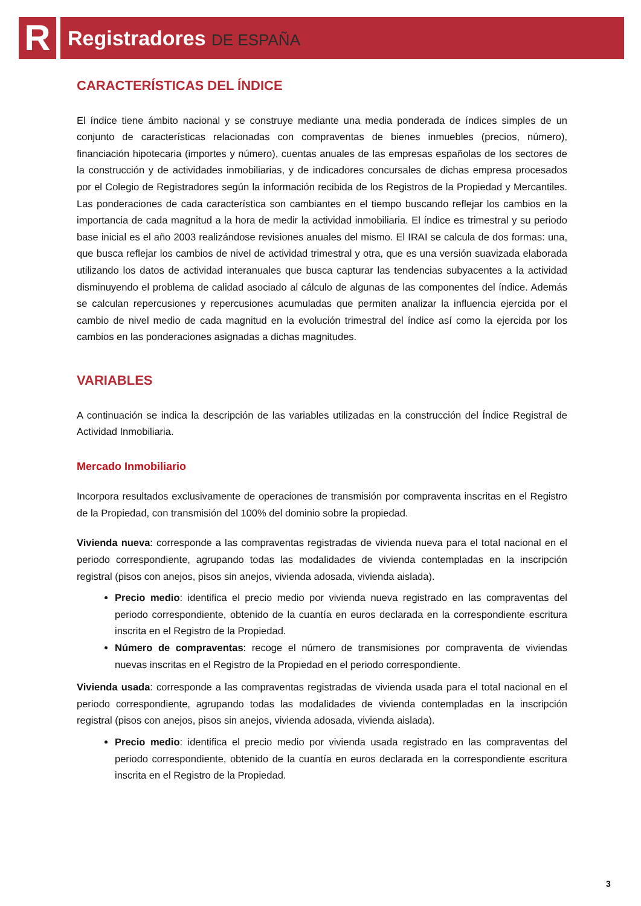R
Registradores DE ESPAÑA
CARACTERÍSTICAS DEL ÍNDICE
El índice tiene ámbito nacional y se construye mediante una media ponderada de índices simples de un conjunto de características relacionadas con compraventas de bienes inmuebles (precios, número), financiación hipotecaria (importes y número), cuentas anuales de las empresas españolas de los sectores de la construcción y de actividades inmobiliarias, y de indicadores concursales de dichas empresa procesados por el Colegio de Registradores según la información recibida de los Registros de la Propiedad y Mercantiles. Las ponderaciones de cada característica son cambiantes en el tiempo buscando reflejar los cambios en la importancia de cada magnitud a la hora de medir la actividad inmobiliaria. El índice es trimestral y su periodo base inicial es el año 2003 realizándose revisiones anuales del mismo. El IRAI se calcula de dos formas: una, que busca reflejar los cambios de nivel de actividad trimestral y otra, que es una versión suavizada elaborada utilizando los datos de actividad interanuales que busca capturar las tendencias subyacentes a la actividad disminuyendo el problema de calidad asociado al cálculo de algunas de las componentes del índice. Además se calculan repercusiones y repercusiones acumuladas que permiten analizar la influencia ejercida por el cambio de nivel medio de cada magnitud en la evolución trimestral del índice así como la ejercida por los cambios en las ponderaciones asignadas a dichas magnitudes.
VARIABLES
A continuación se indica la descripción de las variables utilizadas en la construcción del Índice Registral de Actividad Inmobiliaria.
Mercado Inmobiliario
Incorpora resultados exclusivamente de operaciones de transmisión por compraventa inscritas en el Registro de la Propiedad, con transmisión del 100% del dominio sobre la propiedad.
Vivienda nueva: corresponde a las compraventas registradas de vivienda nueva para el total nacional en el periodo correspondiente, agrupando todas las modalidades de vivienda contempladas en la inscripción registral (pisos con anejos, pisos sin anejos, vivienda adosada, vivienda aislada).
Precio medio: identifica el precio medio por vivienda nueva registrado en las compraventas del periodo correspondiente, obtenido de la cuantía en euros declarada en la correspondiente escritura inscrita en el Registro de la Propiedad.
Número de compraventas: recoge el número de transmisiones por compraventa de viviendas nuevas inscritas en el Registro de la Propiedad en el periodo correspondiente.
Vivienda usada: corresponde a las compraventas registradas de vivienda usada para el total nacional en el periodo correspondiente, agrupando todas las modalidades de vivienda contempladas en la inscripción registral (pisos con anejos, pisos sin anejos, vivienda adosada, vivienda aislada).
Precio medio: identifica el precio medio por vivienda usada registrado en las compraventas del periodo correspondiente, obtenido de la cuantía en euros declarada en la correspondiente escritura inscrita en el Registro de la Propiedad.
3